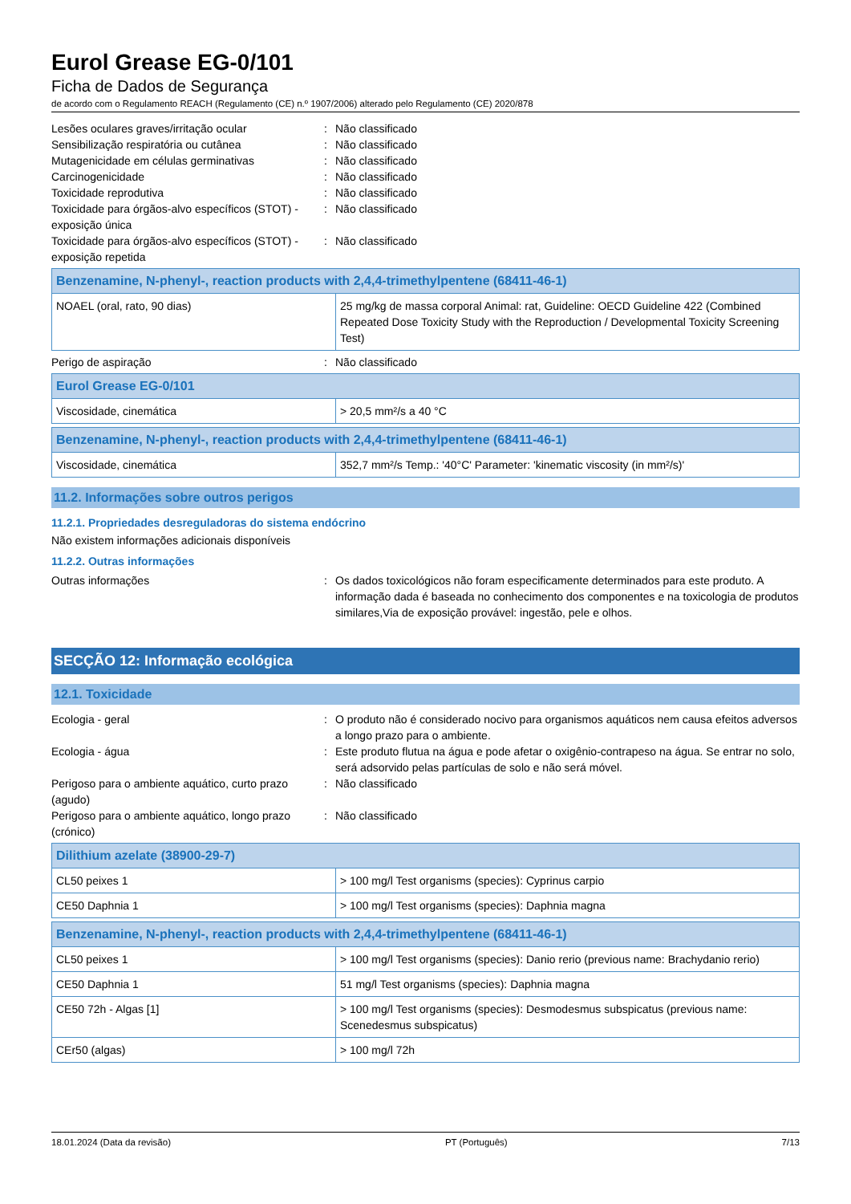Eurol Grease EG-0/101
Ficha de Dados de Segurança
de acordo com o Regulamento REACH (Regulamento (CE) n.º 1907/2006) alterado pelo Regulamento (CE) 2020/878
Lesões oculares graves/irritação ocular : Não classificado
Sensibilização respiratória ou cutânea : Não classificado
Mutagenicidade em células germinativas : Não classificado
Carcinogenicidade : Não classificado
Toxicidade reprodutiva : Não classificado
Toxicidade para órgãos-alvo específicos (STOT) - exposição única
: Não classificado
Toxicidade para órgãos-alvo específicos (STOT) - exposição repetida
: Não classificado
| Benzenamine, N-phenyl-, reaction products with 2,4,4-trimethylpentene (68411-46-1) | |
| --- | --- |
| NOAEL (oral, rato, 90 dias) | 25 mg/kg de massa corporal Animal: rat, Guideline: OECD Guideline 422 (Combined Repeated Dose Toxicity Study with the Reproduction / Developmental Toxicity Screening Test) |
Perigo de aspiração : Não classificado
| Eurol Grease EG-0/101 | |
| --- | --- |
| Viscosidade, cinemática | > 20,5 mm²/s a 40 °C |
| Benzenamine, N-phenyl-, reaction products with 2,4,4-trimethylpentene (68411-46-1) | |
| --- | --- |
| Viscosidade, cinemática | 352,7 mm²/s Temp.: '40°C' Parameter: 'kinematic viscosity (in mm²/s)' |
11.2. Informações sobre outros perigos
11.2.1. Propriedades desreguladoras do sistema endócrino
Não existem informações adicionais disponíveis
11.2.2. Outras informações
Outras informações : Os dados toxicológicos não foram especificamente determinados para este produto. A informação dada é baseada no conhecimento dos componentes e na toxicologia de produtos similares,Via de exposição provável: ingestão, pele e olhos.
SECÇÃO 12: Informação ecológica
12.1. Toxicidade
Ecologia - geral : O produto não é considerado nocivo para organismos aquáticos nem causa efeitos adversos a longo prazo para o ambiente.
Ecologia - água : Este produto flutua na água e pode afetar o oxigênio-contrapeso na água. Se entrar no solo, será adsorvido pelas partículas de solo e não será móvel.
Perigoso para o ambiente aquático, curto prazo (agudo)
: Não classificado
Perigoso para o ambiente aquático, longo prazo (crónico)
: Não classificado
| Dilithium azelate (38900-29-7) | |
| --- | --- |
| CL50 peixes 1 | > 100 mg/l Test organisms (species): Cyprinus carpio |
| CE50 Daphnia 1 | > 100 mg/l Test organisms (species): Daphnia magna |
| Benzenamine, N-phenyl-, reaction products with 2,4,4-trimethylpentene (68411-46-1) | |
| --- | --- |
| CL50 peixes 1 | > 100 mg/l Test organisms (species): Danio rerio (previous name: Brachydanio rerio) |
| CE50 Daphnia 1 | 51 mg/l Test organisms (species): Daphnia magna |
| CE50 72h - Algas [1] | > 100 mg/l Test organisms (species): Desmodesmus subspicatus (previous name: Scenedesmus subspicatus) |
| CEr50 (algas) | > 100 mg/l 72h |
18.01.2024 (Data da revisão) PT (Português) 7/13